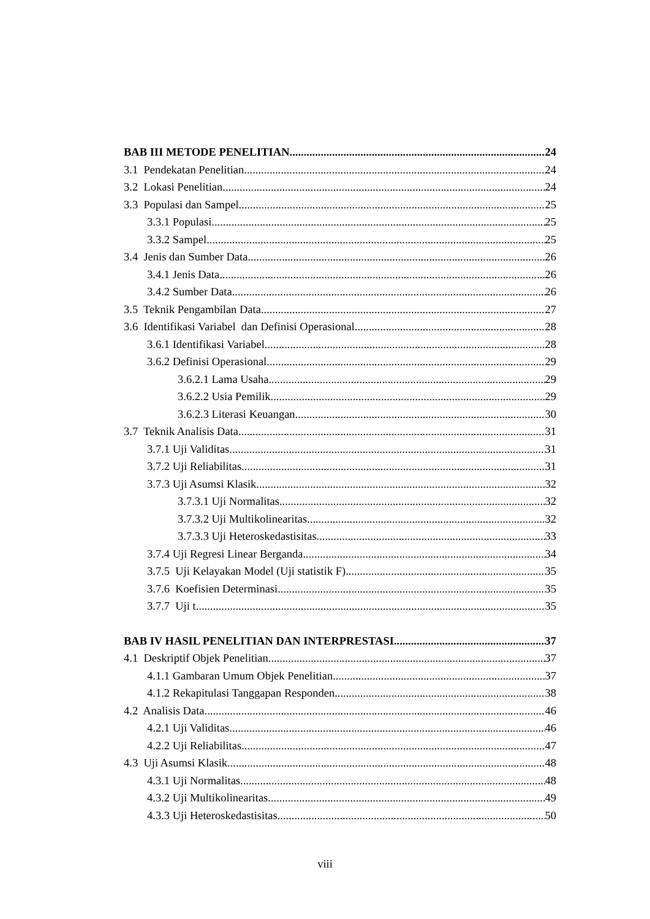BAB III METODE PENELITIAN 24
3.1 Pendekatan Penelitian 24
3.2 Lokasi Penelitian 24
3.3 Populasi dan Sampel 25
3.3.1 Populasi 25
3.3.2 Sampel 25
3.4 Jenis dan Sumber Data 26
3.4.1 Jenis Data 26
3.4.2 Sumber Data 26
3.5 Teknik Pengambilan Data 27
3.6 Identifikasi Variabel dan Definisi Operasional 28
3.6.1 Identifikasi Variabel 28
3.6.2 Definisi Operasional 29
3.6.2.1 Lama Usaha 29
3.6.2.2 Usia Pemilik 29
3.6.2.3 Literasi Keuangan 30
3.7 Teknik Analisis Data 31
3.7.1 Uji Validitas 31
3.7.2 Uji Reliabilitas 31
3.7.3 Uji Asumsi Klasik 32
3.7.3.1 Uji Normalitas 32
3.7.3.2 Uji Multikolinearitas 32
3.7.3.3 Uji Heteroskedastisitas 33
3.7.4 Uji Regresi Linear Berganda 34
3.7.5 Uji Kelayakan Model (Uji statistik F) 35
3.7.6 Koefisien Determinasi 35
3.7.7 Uji t 35
BAB IV HASIL PENELITIAN DAN INTERPRESTASI 37
4.1 Deskriptif Objek Penelitian 37
4.1.1 Gambaran Umum Objek Penelitian 37
4.1.2 Rekapitulasi Tanggapan Responden 38
4.2 Analisis Data 46
4.2.1 Uji Validitas 46
4.2.2 Uji Reliabilitas 47
4.3 Uji Asumsi Klasik 48
4.3.1 Uji Normalitas 48
4.3.2 Uji Multikolinearitas 49
4.3.3 Uji Heteroskedastisitas 50
viii